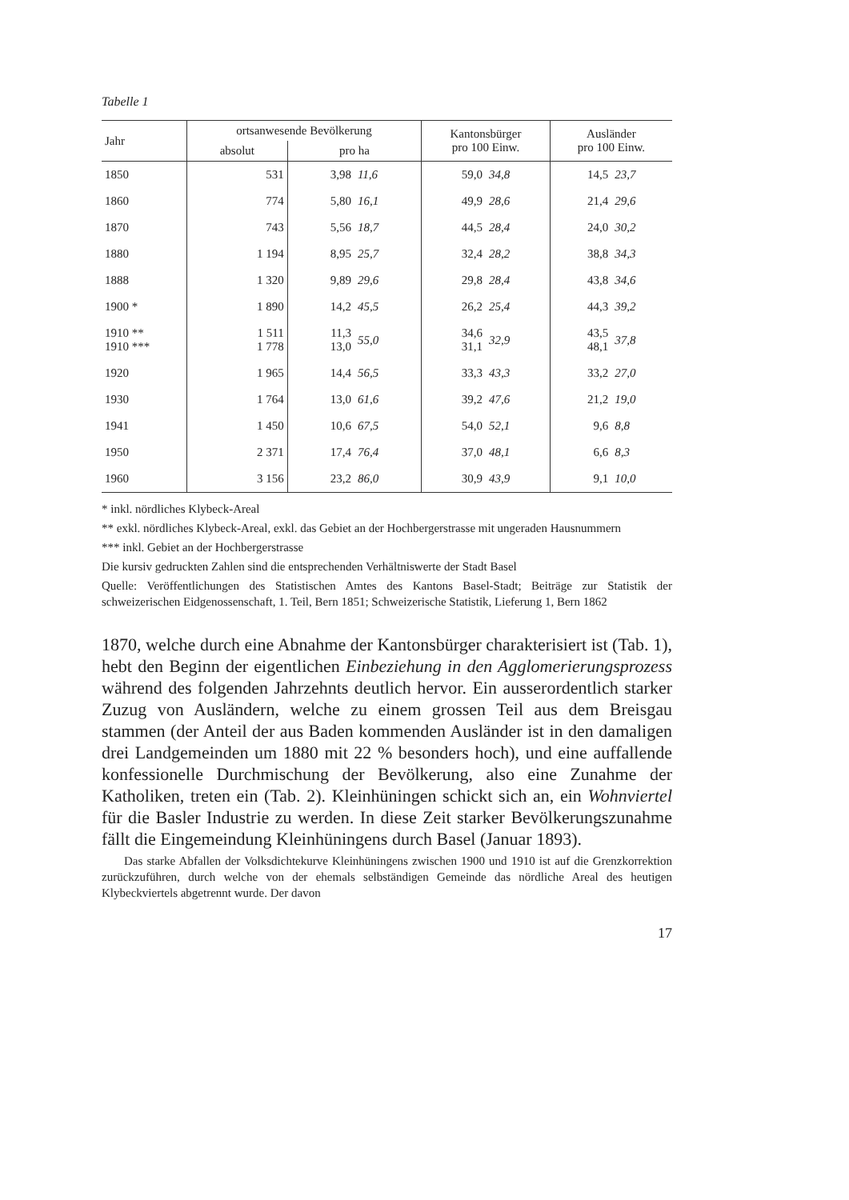Tabelle 1
| Jahr | ortsanwesende Bevölkerung | | | Kantonsbürger pro 100 Einw. | | Ausländer pro 100 Einw. | |
| --- | --- | --- | --- | --- | --- | --- | --- |
| | absolut | pro ha | | | | | |
| 1850 | 531 | 3,98 | 11,6 | 59,0 | 34,8 | 14,5 | 23,7 |
| 1860 | 774 | 5,80 | 16,1 | 49,9 | 28,6 | 21,4 | 29,6 |
| 1870 | 743 | 5,56 | 18,7 | 44,5 | 28,4 | 24,0 | 30,2 |
| 1880 | 1 194 | 8,95 | 25,7 | 32,4 | 28,2 | 38,8 | 34,3 |
| 1888 | 1 320 | 9,89 | 29,6 | 29,8 | 28,4 | 43,8 | 34,6 |
| 1900 * | 1 890 | 14,2 | 45,5 | 26,2 | 25,4 | 44,3 | 39,2 |
| 1910 ** 1910 *** | 1 511 1 778 | 11,3 13,0 | 55,0 | 34,6 31,1 | 32,9 | 43,5 48,1 | 37,8 |
| 1920 | 1 965 | 14,4 | 56,5 | 33,3 | 43,3 | 33,2 | 27,0 |
| 1930 | 1 764 | 13,0 | 61,6 | 39,2 | 47,6 | 21,2 | 19,0 |
| 1941 | 1 450 | 10,6 | 67,5 | 54,0 | 52,1 | 9,6 | 8,8 |
| 1950 | 2 371 | 17,4 | 76,4 | 37,0 | 48,1 | 6,6 | 8,3 |
| 1960 | 3 156 | 23,2 | 86,0 | 30,9 | 43,9 | 9,1 | 10,0 |
* inkl. nördliches Klybeck-Areal
** exkl. nördliches Klybeck-Areal, exkl. das Gebiet an der Hochbergerstrasse mit ungeraden Hausnummern
*** inkl. Gebiet an der Hochbergerstrasse
Die kursiv gedruckten Zahlen sind die entsprechenden Verhältniswerte der Stadt Basel
Quelle: Veröffentlichungen des Statistischen Amtes des Kantons Basel-Stadt; Beiträge zur Statistik der schweizerischen Eidgenossenschaft, 1. Teil, Bern 1851; Schweizerische Statistik, Lieferung 1, Bern 1862
1870, welche durch eine Abnahme der Kantonsbürger charakterisiert ist (Tab. 1), hebt den Beginn der eigentlichen Einbeziehung in den Agglomerierungsprozess während des folgenden Jahrzehnts deutlich hervor. Ein ausserordentlich starker Zuzug von Ausländern, welche zu einem grossen Teil aus dem Breisgau stammen (der Anteil der aus Baden kommenden Ausländer ist in den damaligen drei Landgemeinden um 1880 mit 22 % besonders hoch), und eine auffallende konfessionelle Durchmischung der Bevölkerung, also eine Zunahme der Katholiken, treten ein (Tab. 2). Kleinhüningen schickt sich an, ein Wohnviertel für die Basler Industrie zu werden. In diese Zeit starker Bevölkerungszunahme fällt die Eingemeindung Kleinhüningens durch Basel (Januar 1893).
Das starke Abfallen der Volksdichtekurve Kleinhüningens zwischen 1900 und 1910 ist auf die Grenzkorrektion zurückzuführen, durch welche von der ehemals selbständigen Gemeinde das nördliche Areal des heutigen Klybeckviertels abgetrennt wurde. Der davon
17